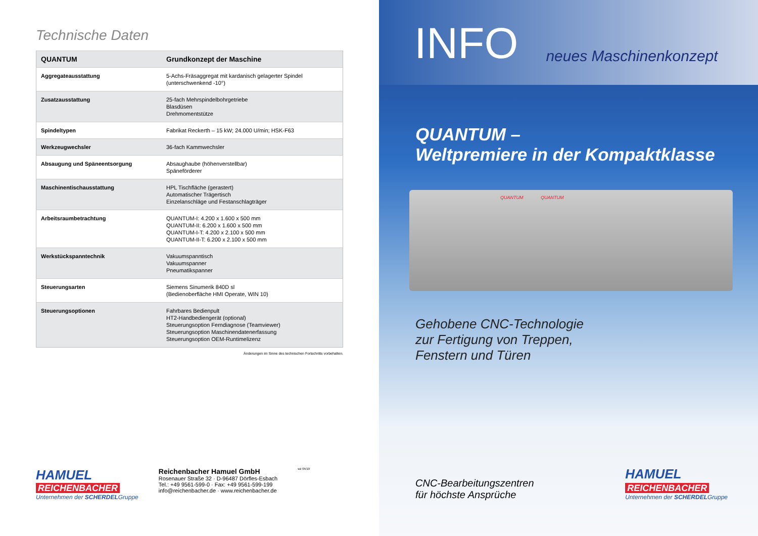Technische Daten
| QUANTUM | Grundkonzept der Maschine |
| --- | --- |
| Aggregateausstattung | 5-Achs-Fräsaggregat mit kardanisch gelagerter Spindel (unterschwenkend -10°) |
| Zusatzausstattung | 25-fach Mehrspindelbohrgetriebe Blasdüsen Drehmomentstütze |
| Spindeltypen | Fabrikat Reckerth – 15 kW; 24.000 U/min; HSK-F63 |
| Werkzeugwechsler | 36-fach Kammwechsler |
| Absaugung und Späneentsorgung | Absaughaube (höhenverstellbar) Späneförderer |
| Maschinentischausstattung | HPL Tischfläche (gerastert) Automatischer Trägertisch Einzelanschläge und Festanschlagträger |
| Arbeitsraumbetrachtung | QUANTUM-I: 4.200 x 1.600 x 500 mm QUANTUM-II: 6.200 x 1.600 x 500 mm QUANTUM-I-T: 4.200 x 2.100 x 500 mm QUANTUM-II-T: 6.200 x 2.100 x 500 mm |
| Werkstückspanntechnik | Vakuumspanntisch Vakuumspanner Pneumatikspanner |
| Steuerungsarten | Siemens Sinumerik 840D sl (Bedienoberfläche HMI Operate, WIN 10) |
| Steuerungsoptionen | Fahrbares Bedienpult HT2-Handbediengerät (optional) Steuerungsoption Ferndiagnose (Teamviewer) Steuerungsoption Maschinendatenerfassung Steuerungsoption OEM-Runtimelizenz |
Änderungen im Sinne des technischen Fortschritts vorbehalten.
HAMUEL
REICHENBACHER
Unternehmen der SCHERDELGruppe
Reichenbacher Hamuel GmbH
Rosenauer Straße 32 · D-96487 Dörfles-Esbach
Tel.: +49 9561-599-0 · Fax: +49 9561-599-199
info@reichenbacher.de · www.reichenbacher.de
wz 05/19
INFO neues Maschinenkonzept
QUANTUM –
Weltpremiere in der Kompaktklasse
QUANTUM QUANTUM
Gehobene CNC-Technologie
zur Fertigung von Treppen,
Fenstern und Türen
CNC-Bearbeitungszentren
für höchste Ansprüche
HAMUEL
REICHENBACHER
Unternehmen der SCHERDELGruppe